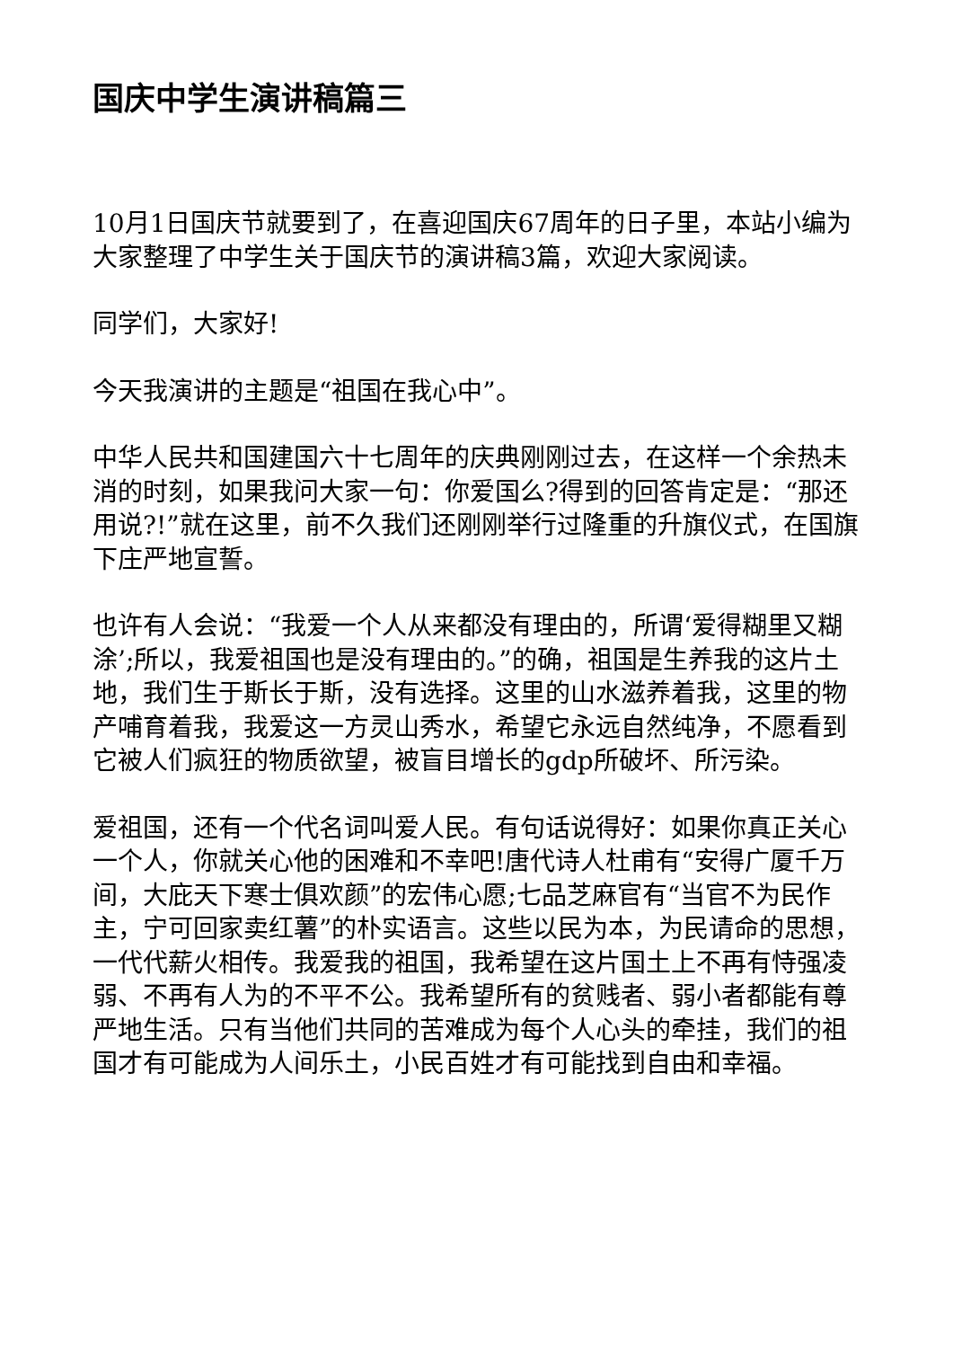国庆中学生演讲稿篇三
10月1日国庆节就要到了，在喜迎国庆67周年的日子里，本站小编为大家整理了中学生关于国庆节的演讲稿3篇，欢迎大家阅读。
同学们，大家好!
今天我演讲的主题是“祖国在我心中”。
中华人民共和国建国六十七周年的庆典刚刚过去，在这样一个余热未消的时刻，如果我问大家一句：你爱国么?得到的回答肯定是：“那还用说?!”就在这里，前不久我们还刚刚举行过隆重的升旗仪式，在国旗下庄严地宣誓。
也许有人会说：“我爱一个人从来都没有理由的，所谓‘爱得糊里又糊涂’;所以，我爱祖国也是没有理由的。”的确，祖国是生养我的这片土地，我们生于斯长于斯，没有选择。这里的山水滋养着我，这里的物产哺育着我，我爱这一方灵山秀水，希望它永远自然纯净，不愿看到它被人们疯狂的物质欲望，被盲目增长的gdp所破坏、所污染。
爱祖国，还有一个代名词叫爱人民。有句话说得好：如果你真正关心一个人，你就关心他的困难和不幸吧!唐代诗人杜甫有“安得广厦千万间，大庇天下寒士俱欢颜”的宏伟心愿;七品芝麻官有“当官不为民作主，宁可回家卖红薯”的朴实语言。这些以民为本，为民请命的思想，一代代薪火相传。我爱我的祖国，我希望在这片国土上不再有恃强凌弱、不再有人为的不平不公。我希望所有的贫贱者、弱小者都能有尊严地生活。只有当他们共同的苦难成为每个人心头的牵挂，我们的祖国才有可能成为人间乐土，小民百姓才有可能找到自由和幸福。